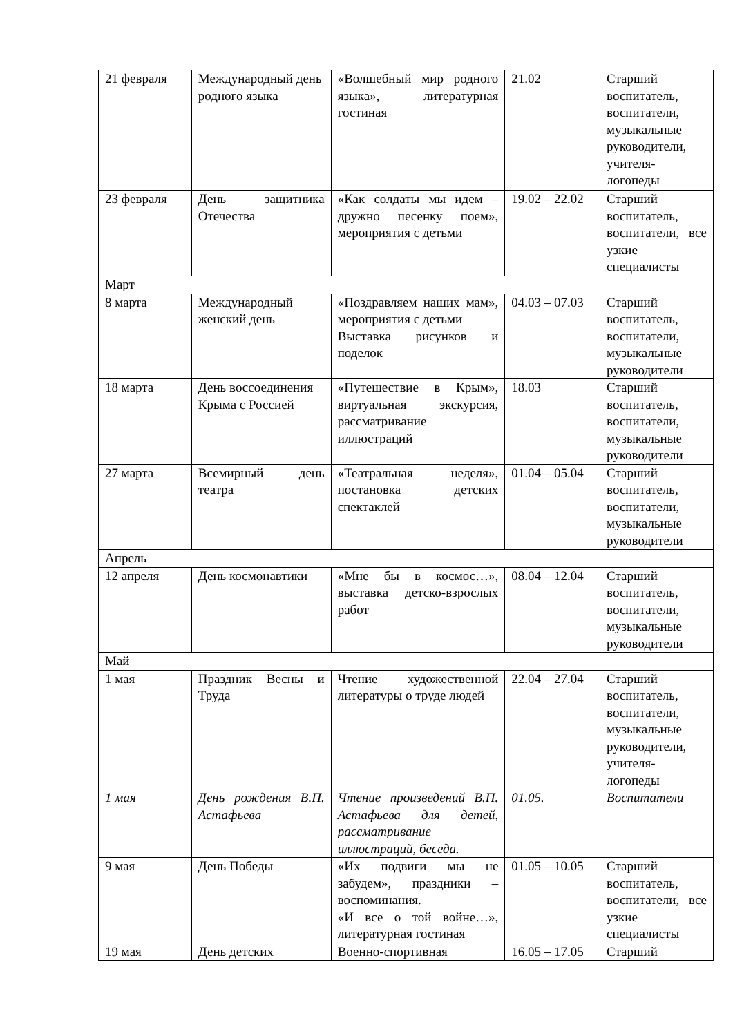| 21 февраля | Международный день родного языка | «Волшебный мир родного языка», литературная гостиная | 21.02 | Старший воспитатель, воспитатели, музыкальные руководители, учителя-логопеды |
| 23 февраля | День защитника Отечества | «Как солдаты мы идем – дружно песенку поем», мероприятия с детьми | 19.02 – 22.02 | Старший воспитатель, воспитатели, все узкие специалисты |
| Март | | | | |
| 8 марта | Международный женский день | «Поздравляем наших мам», мероприятия с детьми Выставка рисунков и поделок | 04.03 – 07.03 | Старший воспитатель, воспитатели, музыкальные руководители |
| 18 марта | День воссоединения Крыма с Россией | «Путешествие в Крым», виртуальная экскурсия, рассматривание иллюстраций | 18.03 | Старший воспитатель, воспитатели, музыкальные руководители |
| 27 марта | Всемирный день театра | «Театральная неделя», постановка детских спектаклей | 01.04 – 05.04 | Старший воспитатель, воспитатели, музыкальные руководители |
| Апрель | | | | |
| 12 апреля | День космонавтики | «Мне бы в космос…», выставка детско-взрослых работ | 08.04 – 12.04 | Старший воспитатель, воспитатели, музыкальные руководители |
| Май | | | | |
| 1 мая | Праздник Весны и Труда | Чтение художественной литературы о труде людей | 22.04 – 27.04 | Старший воспитатель, воспитатели, музыкальные руководители, учителя-логопеды |
| 1 мая | День рождения В.П. Астафьева | Чтение произведений В.П. Астафьева для детей, рассматривание иллюстраций, беседа. | 01.05. | Воспитатели |
| 9 мая | День Победы | «Их подвиги мы не забудем», праздники – воспоминания. «И все о той войне…», литературная гостиная | 01.05 – 10.05 | Старший воспитатель, воспитатели, все узкие специалисты |
| 19 мая | День детских | Военно-спортивная | 16.05 – 17.05 | Старший |